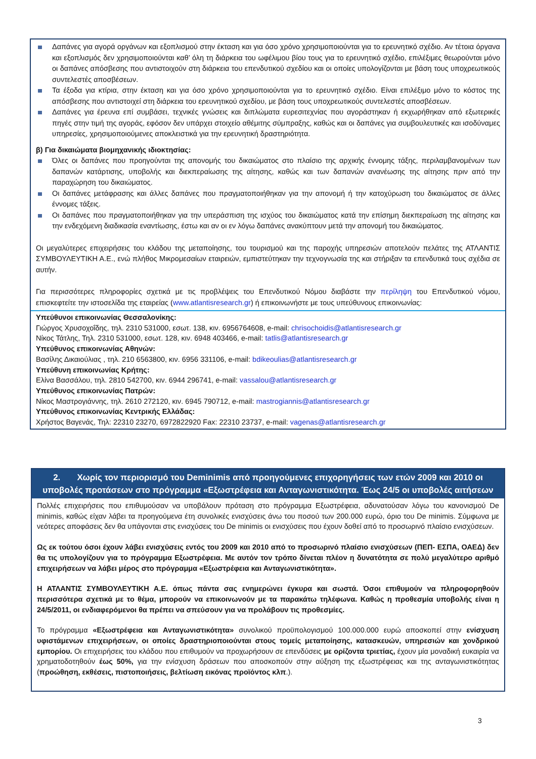Δαπάνες για αγορά οργάνων και εξοπλισμού στην έκταση και για όσο χρόνο χρησιμοποιούνται για το ερευνητικό σχέδιο. Αν τέτοια όργανα και εξοπλισμός δεν χρησιμοποιούνται καθ’ όλη τη διάρκεια του ωφέλιμου βίου τους για το ερευνητικό σχέδιο, επιλέξιμες θεωρούνται μόνο οι δαπάνες απόσβεσης που αντιστοιχούν στη διάρκεια του επενδυτικού σχεδίου και οι οποίες υπολογίζονται με βάση τους υποχρεωτικούς συντελεστές αποσβέσεων.
Τα έξοδα για κτίρια, στην έκταση και για όσο χρόνο χρησιμοποιούνται για το ερευνητικό σχέδιο. Είναι επιλέξιμο μόνο το κόστος της απόσβεσης που αντιστοιχεί στη διάρκεια του ερευνητικού σχεδίου, με βάση τους υποχρεωτικούς συντελεστές αποσβέσεων.
Δαπάνες για έρευνα επί συμβάσει, τεχνικές γνώσεις και διπλώματα ευρεσιτεχνίας που αγοράστηκαν ή εκχωρήθηκαν από εξωτερικές πηγές στην τιμή της αγοράς, εφόσον δεν υπάρχει στοιχείο αθέμιτης σύμπραξης, καθώς και οι δαπάνες για συμβουλευτικές και ισοδύναμες υπηρεσίες, χρησιμοποιούμενες αποκλειστικά για την ερευνητική δραστηριότητα.
β) Για δικαιώματα βιομηχανικής ιδιοκτησίας:
Όλες οι δαπάνες που προηγούνται της απονομής του δικαιώματος στο πλαίσιο της αρχικής έννομης τάξης, περιλαμβανομένων των δαπανών κατάρτισης, υποβολής και διεκπεραίωσης της αίτησης, καθώς και των δαπανών ανανέωσης της αίτησης πριν από την παραχώρηση του δικαιώματος.
Οι δαπάνες μετάφρασης και άλλες δαπάνες που πραγματοποιήθηκαν για την απονομή ή την κατοχύρωση του δικαιώματος σε άλλες έννομες τάξεις.
Οι δαπάνες που πραγματοποιήθηκαν για την υπεράσπιση της ισχύος του δικαιώματος κατά την επίσημη διεκπεραίωση της αίτησης και την ενδεχόμενη διαδικασία εναντίωσης, έστω και αν οι εν λόγω δαπάνες ανακύπτουν μετά την απονομή του δικαιώματος.
Οι μεγαλύτερες επιχειρήσεις του κλάδου της μεταποίησης, του τουρισμού και της παροχής υπηρεσιών αποτελούν πελάτες της ΑΤΛΑΝΤΙΣ ΣΥΜΒΟΥΛΕΥΤΙΚΗ Α.Ε., ενώ πλήθος Μικρομεσαίων εταιρειών, εμπιστεύτηκαν την τεχνογνωσία της και στήριξαν τα επενδυτικά τους σχέδια σε αυτήν.
Για περισσότερες πληροφορίες σχετικά με τις προβλέψεις του Επενδυτικού Νόμου διαβάστε την περίληψη του Επενδυτικού νόμου, επισκεφτείτε την ιστοσελίδα της εταιρείας (www.atlantisresearch.gr) ή επικοινωνήστε με τους υπεύθυνους επικοινωνίας:
Υπεύθυνοι επικοινωνίας Θεσσαλονίκης:
Γιώργος Χρυσοχοΐδης, τηλ. 2310 531000, εσωτ. 138, κιν. 6956764608, e-mail: chrisochoidis@atlantisresearch.gr
Νίκος Τάτλης, Τηλ. 2310 531000, εσωτ. 128, κιν. 6948 403466, e-mail: tatlis@atlantisresearch.gr
Υπεύθυνος επικοινωνίας Αθηνών:
Βασίλης Δικαιούλιας , τηλ. 210 6563800, κιν. 6956 331106, e-mail: bdikeoulias@atlantisresearch.gr
Υπεύθυνη επικοινωνίας Κρήτης:
Ελίνα Βασσάλου, τηλ. 2810 542700, κιν. 6944 296741, e-mail: vassalou@atlantisresearch.gr
Υπεύθυνος επικοινωνίας Πατρών:
Νίκος Μαστρογιάννης, τηλ. 2610 272120, κιν. 6945 790712, e-mail: mastrogiannis@atlantisresearch.gr
Υπεύθυνος επικοινωνίας Κεντρικής Ελλάδας:
Χρήστος Βαγενάς, Τηλ: 22310 23270, 6972822920 Fax: 22310 23737, e-mail: vagenas@atlantisresearch.gr
2. Χωρίς τον περιορισμό του Deminimis από προηγούμενες επιχορηγήσεις των ετών 2009 και 2010 οι υποβολές προτάσεων στο πρόγραμμα «Εξωστρέφεια και Ανταγωνιστικότητα. Έως 24/5 οι υποβολές αιτήσεων
Πολλές επιχειρήσεις που επιθυμούσαν να υποβάλουν πρόταση στο πρόγραμμα Εξωστρέφεια, αδυνατούσαν λόγω του κανονισμού De minimis, καθώς είχαν λάβει τα προηγούμενα έτη συνολικές ενισχύσεις άνω του ποσού των 200.000 ευρώ, όριο του De minimis. Σύμφωνα με νεότερες αποφάσεις δεν θα υπάγονται στις ενισχύσεις του De minimis οι ενισχύσεις που έχουν δοθεί από το προσωρινό πλαίσιο ενισχύσεων.
Ως εκ τούτου όσοι έχουν λάβει ενισχύσεις εντός του 2009 και 2010 από το προσωρινό πλαίσιο ενισχύσεων (ΠΕΠ- ΕΣΠΑ, ΟΑΕΔ) δεν θα τις υπολογίζουν για το πρόγραμμα Εξωστρέφεια. Με αυτόν τον τρόπο δίνεται πλέον η δυνατότητα σε πολύ μεγαλύτερο αριθμό επιχειρήσεων να λάβει μέρος στο πρόγραμμα «Εξωστρέφεια και Ανταγωνιστικότητα».
Η ΑΤΛΑΝΤΙΣ ΣΥΜΒΟΥΛΕΥΤΙΚΗ Α.Ε. όπως πάντα σας ενημερώνει έγκυρα και σωστά. Όσοι επιθυμούν να πληροφορηθούν περισσότερα σχετικά με το θέμα, μπορούν να επικοινωνούν με τα παρακάτω τηλέφωνα. Καθώς η προθεσμία υποβολής είναι η 24/5/2011, οι ενδιαφερόμενοι θα πρέπει να σπεύσουν για να προλάβουν τις προθεσμίες.
Το πρόγραμμα «Εξωστρέφεια και Ανταγωνιστικότητα» συνολικού προϋπολογισμού 100.000.000 ευρώ αποσκοπεί στην ενίσχυση υφιστάμενων επιχειρήσεων, οι οποίες δραστηριοποιούνται στους τομείς μεταποίησης, κατασκευών, υπηρεσιών και χονδρικού εμπορίου. Οι επιχειρήσεις του κλάδου που επιθυμούν να προχωρήσουν σε επενδύσεις με ορίζοντα τριετίας, έχουν μία μοναδική ευκαιρία να χρηματοδοτηθούν έως 50%, για την ενίσχυση δράσεων που αποσκοπούν στην αύξηση της εξωστρέφειας και της ανταγωνιστικότητας (προώθηση, εκθέσεις, πιστοποιήσεις, βελτίωση εικόνας προϊόντος κλπ.).
3